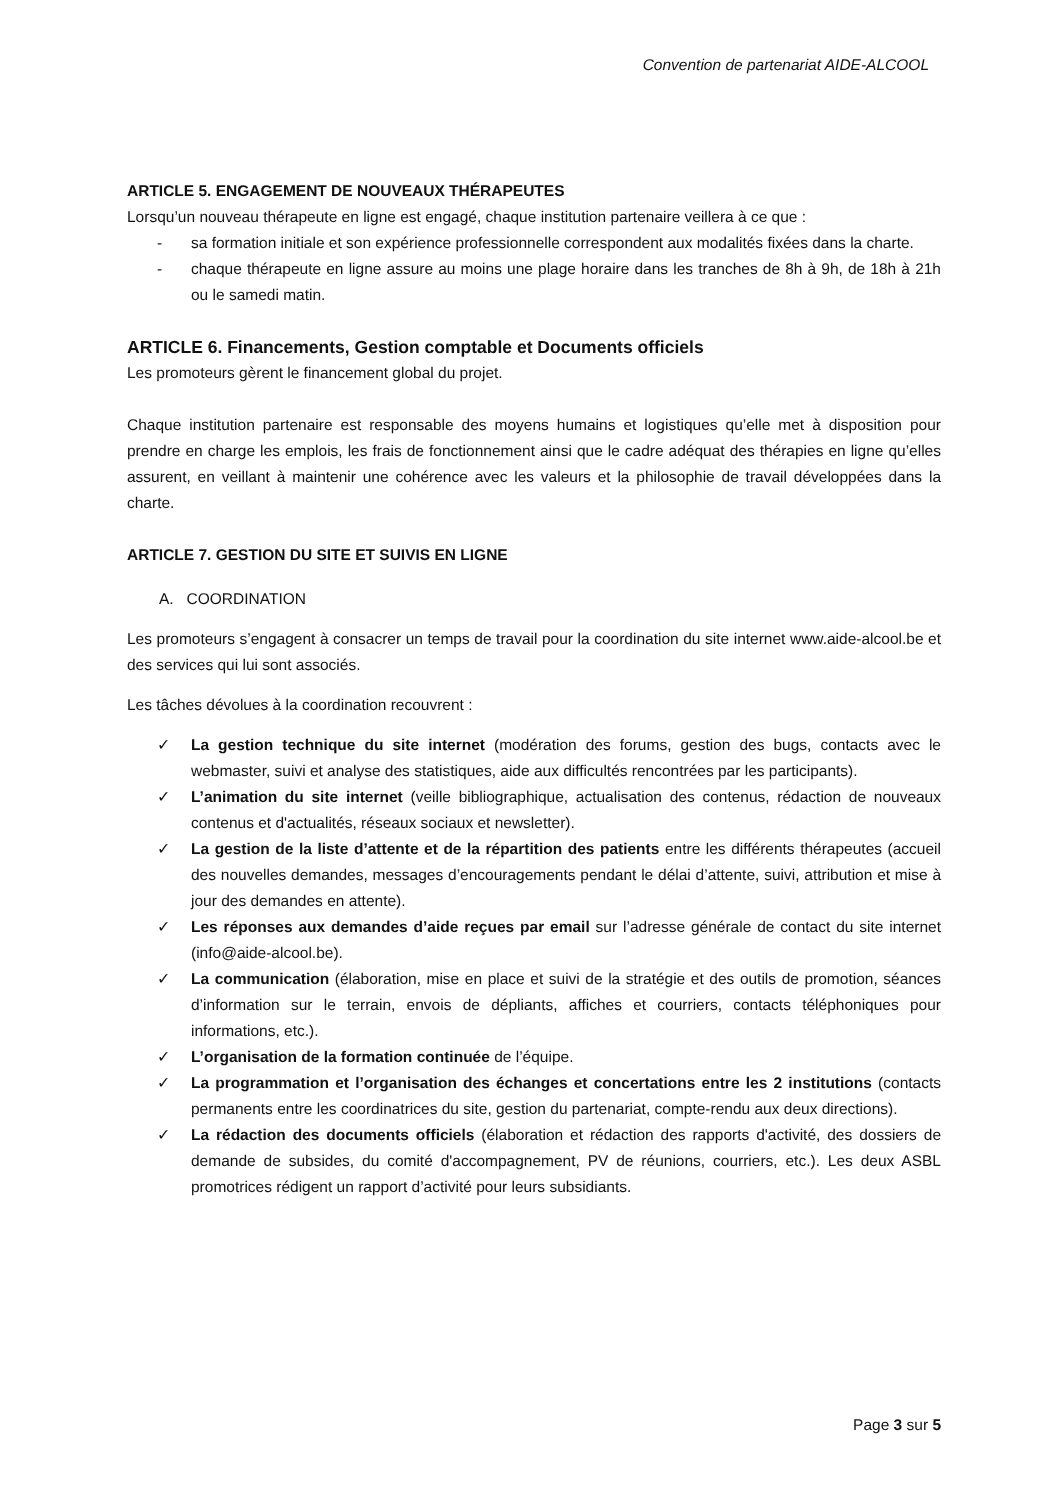Convention de partenariat AIDE-ALCOOL
ARTICLE 5. ENGAGEMENT DE NOUVEAUX THÉRAPEUTES
Lorsqu’un nouveau thérapeute en ligne est engagé, chaque institution partenaire veillera à ce que :
- sa formation initiale et son expérience professionnelle correspondent aux modalités fixées dans la charte.
- chaque thérapeute en ligne assure au moins une plage horaire dans les tranches de 8h à 9h, de 18h à 21h ou le samedi matin.
ARTICLE 6. Financements, Gestion comptable et Documents officiels
Les promoteurs gèrent le financement global du projet.
Chaque institution partenaire est responsable des moyens humains et logistiques qu’elle met à disposition pour prendre en charge les emplois, les frais de fonctionnement ainsi que le cadre adéquat des thérapies en ligne qu’elles assurent, en veillant à maintenir une cohérence avec les valeurs et la philosophie de travail développées dans la charte.
ARTICLE 7. GESTION DU SITE ET SUIVIS EN LIGNE
A. COORDINATION
Les promoteurs s’engagent à consacrer un temps de travail pour la coordination du site internet www.aide-alcool.be et des services qui lui sont associés.
Les tâches dévolues à la coordination recouvrent :
✓ La gestion technique du site internet (modération des forums, gestion des bugs, contacts avec le webmaster, suivi et analyse des statistiques, aide aux difficultés rencontrées par les participants).
✓ L’animation du site internet (veille bibliographique, actualisation des contenus, rédaction de nouveaux contenus et d'actualités, réseaux sociaux et newsletter).
✓ La gestion de la liste d’attente et de la répartition des patients entre les différents thérapeutes (accueil des nouvelles demandes, messages d’encouragements pendant le délai d’attente, suivi, attribution et mise à jour des demandes en attente).
✓ Les réponses aux demandes d’aide reçues par email sur l’adresse générale de contact du site internet (info@aide-alcool.be).
✓ La communication (élaboration, mise en place et suivi de la stratégie et des outils de promotion, séances d’information sur le terrain, envois de dépliants, affiches et courriers, contacts téléphoniques pour informations, etc.).
✓ L’organisation de la formation continuée de l’équipe.
✓ La programmation et l’organisation des échanges et concertations entre les 2 institutions (contacts permanents entre les coordinatrices du site, gestion du partenariat, compte-rendu aux deux directions).
✓ La rédaction des documents officiels (élaboration et rédaction des rapports d'activité, des dossiers de demande de subsides, du comité d'accompagnement, PV de réunions, courriers, etc.). Les deux ASBL promotrices rédigent un rapport d’activité pour leurs subsidiants.
Page 3 sur 5